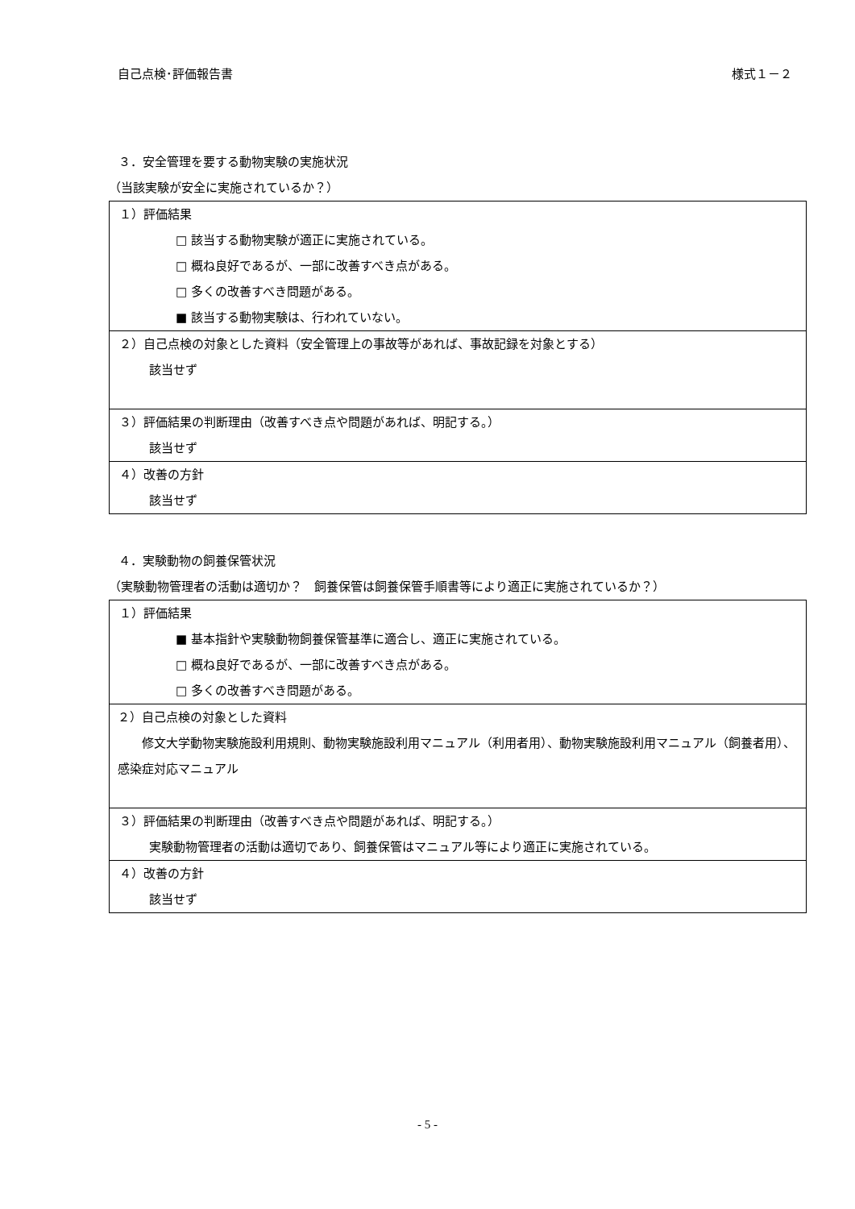自己点検･評価報告書 様式１－２
３．安全管理を要する動物実験の実施状況
（当該実験が安全に実施されているか？）
| １）評価結果 □ 該当する動物実験が適正に実施されている。 □ 概ね良好であるが、一部に改善すべき点がある。 □ 多くの改善すべき問題がある。 ■ 該当する動物実験は、行われていない。 |
| ２）自己点検の対象とした資料（安全管理上の事故等があれば、事故記録を対象とする） 該当せず |
| ３）評価結果の判断理由（改善すべき点や問題があれば、明記する。） 該当せず |
| ４）改善の方針 該当せず |
４．実験動物の飼養保管状況
（実験動物管理者の活動は適切か？　飼養保管は飼養保管手順書等により適正に実施されているか？）
| １）評価結果 ■ 基本指針や実験動物飼養保管基準に適合し、適正に実施されている。 □ 概ね良好であるが、一部に改善すべき点がある。 □ 多くの改善すべき問題がある。 |
| ２）自己点検の対象とした資料 修文大学動物実験施設利用規則、動物実験施設利用マニュアル（利用者用）、動物実験施設利用マニュアル（飼養者用）、感染症対応マニュアル |
| ３）評価結果の判断理由（改善すべき点や問題があれば、明記する。） 実験動物管理者の活動は適切であり、飼養保管はマニュアル等により適正に実施されている。 |
| ４）改善の方針 該当せず |
- 5 -